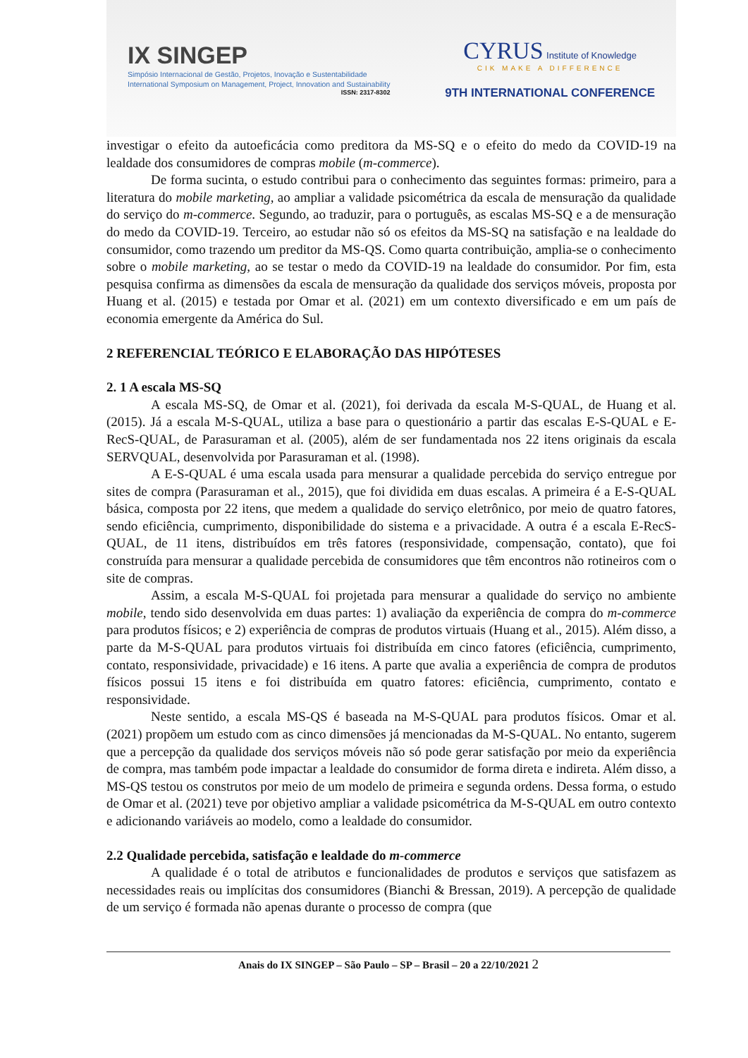IX SINGEP
Simpósio Internacional de Gestão, Projetos, Inovação e Sustentabilidade
International Symposium on Management, Project, Innovation and Sustainability
ISSN: 2317-8302
CYRUS Institute of Knowledge
CIK MAKE A DIFFERENCE
9TH INTERNATIONAL CONFERENCE
investigar o efeito da autoeficácia como preditora da MS-SQ e o efeito do medo da COVID-19 na lealdade dos consumidores de compras mobile (m-commerce).
De forma sucinta, o estudo contribui para o conhecimento das seguintes formas: primeiro, para a literatura do mobile marketing, ao ampliar a validade psicométrica da escala de mensuração da qualidade do serviço do m-commerce. Segundo, ao traduzir, para o português, as escalas MS-SQ e a de mensuração do medo da COVID-19. Terceiro, ao estudar não só os efeitos da MS-SQ na satisfação e na lealdade do consumidor, como trazendo um preditor da MS-QS. Como quarta contribuição, amplia-se o conhecimento sobre o mobile marketing, ao se testar o medo da COVID-19 na lealdade do consumidor. Por fim, esta pesquisa confirma as dimensões da escala de mensuração da qualidade dos serviços móveis, proposta por Huang et al. (2015) e testada por Omar et al. (2021) em um contexto diversificado e em um país de economia emergente da América do Sul.
2 REFERENCIAL TEÓRICO E ELABORAÇÃO DAS HIPÓTESES
2. 1 A escala MS-SQ
A escala MS-SQ, de Omar et al. (2021), foi derivada da escala M-S-QUAL, de Huang et al. (2015). Já a escala M-S-QUAL, utiliza a base para o questionário a partir das escalas E-S-QUAL e E-RecS-QUAL, de Parasuraman et al. (2005), além de ser fundamentada nos 22 itens originais da escala SERVQUAL, desenvolvida por Parasuraman et al. (1998).
A E-S-QUAL é uma escala usada para mensurar a qualidade percebida do serviço entregue por sites de compra (Parasuraman et al., 2015), que foi dividida em duas escalas. A primeira é a E-S-QUAL básica, composta por 22 itens, que medem a qualidade do serviço eletrônico, por meio de quatro fatores, sendo eficiência, cumprimento, disponibilidade do sistema e a privacidade. A outra é a escala E-RecS-QUAL, de 11 itens, distribuídos em três fatores (responsividade, compensação, contato), que foi construída para mensurar a qualidade percebida de consumidores que têm encontros não rotineiros com o site de compras.
Assim, a escala M-S-QUAL foi projetada para mensurar a qualidade do serviço no ambiente mobile, tendo sido desenvolvida em duas partes: 1) avaliação da experiência de compra do m-commerce para produtos físicos; e 2) experiência de compras de produtos virtuais (Huang et al., 2015). Além disso, a parte da M-S-QUAL para produtos virtuais foi distribuída em cinco fatores (eficiência, cumprimento, contato, responsividade, privacidade) e 16 itens. A parte que avalia a experiência de compra de produtos físicos possui 15 itens e foi distribuída em quatro fatores: eficiência, cumprimento, contato e responsividade.
Neste sentido, a escala MS-QS é baseada na M-S-QUAL para produtos físicos. Omar et al. (2021) propõem um estudo com as cinco dimensões já mencionadas da M-S-QUAL. No entanto, sugerem que a percepção da qualidade dos serviços móveis não só pode gerar satisfação por meio da experiência de compra, mas também pode impactar a lealdade do consumidor de forma direta e indireta. Além disso, a MS-QS testou os construtos por meio de um modelo de primeira e segunda ordens. Dessa forma, o estudo de Omar et al. (2021) teve por objetivo ampliar a validade psicométrica da M-S-QUAL em outro contexto e adicionando variáveis ao modelo, como a lealdade do consumidor.
2.2 Qualidade percebida, satisfação e lealdade do m-commerce
A qualidade é o total de atributos e funcionalidades de produtos e serviços que satisfazem as necessidades reais ou implícitas dos consumidores (Bianchi & Bressan, 2019). A percepção de qualidade de um serviço é formada não apenas durante o processo de compra (que
Anais do IX SINGEP – São Paulo – SP – Brasil – 20 a 22/10/2021 2